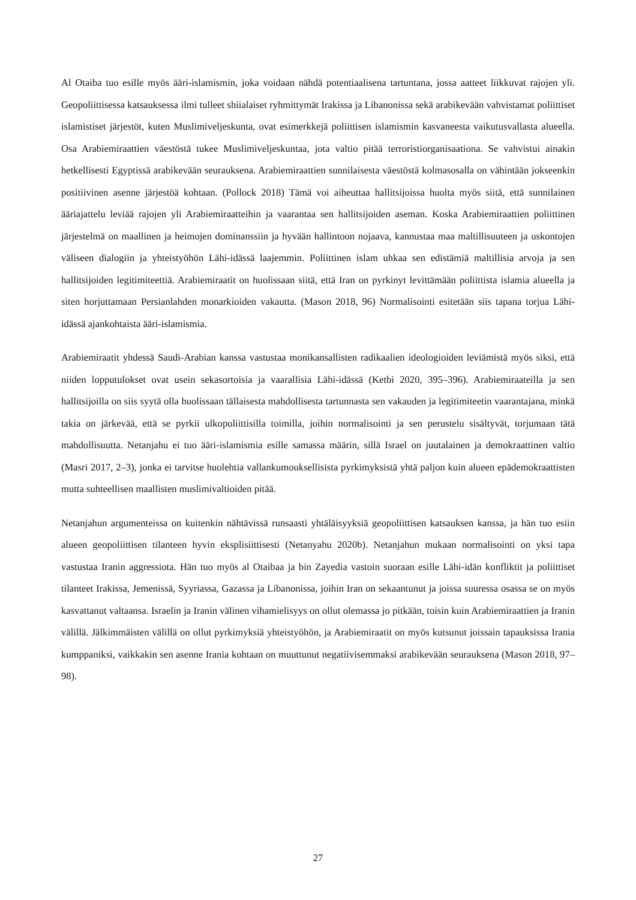Al Otaiba tuo esille myös ääri-islamismin, joka voidaan nähdä potentiaalisena tartuntana, jossa aatteet liikkuvat rajojen yli. Geopoliittisessa katsauksessa ilmi tulleet shiialaiset ryhmittymät Irakissa ja Libanonissa sekä arabikevään vahvistamat poliittiset islamistiset järjestöt, kuten Muslimiveljeskunta, ovat esimerkkejä poliittisen islamismin kasvaneesta vaikutusvallasta alueella. Osa Arabiemiraattien väestöstä tukee Muslimiveljeskuntaa, jota valtio pitää terroristiorganisaationa. Se vahvistui ainakin hetkellisesti Egyptissä arabikevään seurauksena. Arabiemiraattien sunnilaisesta väestöstä kolmasosalla on vähintään jokseenkin positiivinen asenne järjestöä kohtaan. (Pollock 2018) Tämä voi aiheuttaa hallitsijoissa huolta myös siitä, että sunnilainen ääriajattelu leviää rajojen yli Arabiemiraatteihin ja vaarantaa sen hallitsijoiden aseman. Koska Arabiemiraattien poliittinen järjestelmä on maallinen ja heimojen dominanssiin ja hyvään hallintoon nojaava, kannustaa maa maltillisuuteen ja uskontojen väliseen dialogiin ja yhteistyöhön Lähi-idässä laajemmin. Poliittinen islam uhkaa sen edistämiä maltillisia arvoja ja sen hallitsijoiden legitimiteettiä. Arabiemiraatit on huolissaan siitä, että Iran on pyrkinyt levittämään poliittista islamia alueella ja siten horjuttamaan Persianlahden monarkioiden vakautta. (Mason 2018, 96) Normalisointi esitetään siis tapana torjua Lähi-idässä ajankohtaista ääri-islamismia.
Arabiemiraatit yhdessä Saudi-Arabian kanssa vastustaa monikansallisten radikaalien ideologioiden leviämistä myös siksi, että niiden lopputulokset ovat usein sekasortoisia ja vaarallisia Lähi-idässä (Ketbi 2020, 395–396). Arabiemiraateilla ja sen hallitsijoilla on siis syytä olla huolissaan tällaisesta mahdollisesta tartunnasta sen vakauden ja legitimiteetin vaarantajana, minkä takia on järkevää, että se pyrkii ulkopoliittisilla toimilla, joihin normalisointi ja sen perustelu sisältyvät, torjumaan tätä mahdollisuutta. Netanjahu ei tuo ääri-islamismia esille samassa määrin, sillä Israel on juutalainen ja demokraattinen valtio (Masri 2017, 2–3), jonka ei tarvitse huolehtia vallankumouksellisista pyrkimyksistä yhtä paljon kuin alueen epädemokraattisten mutta suhteellisen maallisten muslimivaltioiden pitää.
Netanjahun argumenteissa on kuitenkin nähtävissä runsaasti yhtäläisyyksiä geopoliittisen katsauksen kanssa, ja hän tuo esiin alueen geopoliittisen tilanteen hyvin eksplisiittisesti (Netanyahu 2020b). Netanjahun mukaan normalisointi on yksi tapa vastustaa Iranin aggressiota. Hän tuo myös al Otaibaa ja bin Zayedia vastoin suoraan esille Lähi-idän konfliktit ja poliittiset tilanteet Irakissa, Jemenissä, Syyriassa, Gazassa ja Libanonissa, joihin Iran on sekaantunut ja joissa suuressa osassa se on myös kasvattanut valtaansa. Israelin ja Iranin välinen vihamielisyys on ollut olemassa jo pitkään, toisin kuin Arabiemiraattien ja Iranin välillä. Jälkimmäisten välillä on ollut pyrkimyksiä yhteistyöhön, ja Arabiemiraatit on myös kutsunut joissain tapauksissa Irania kumppaniksi, vaikkakin sen asenne Irania kohtaan on muuttunut negatiivisemmaksi arabikevään seurauksena (Mason 2018, 97–98).
27